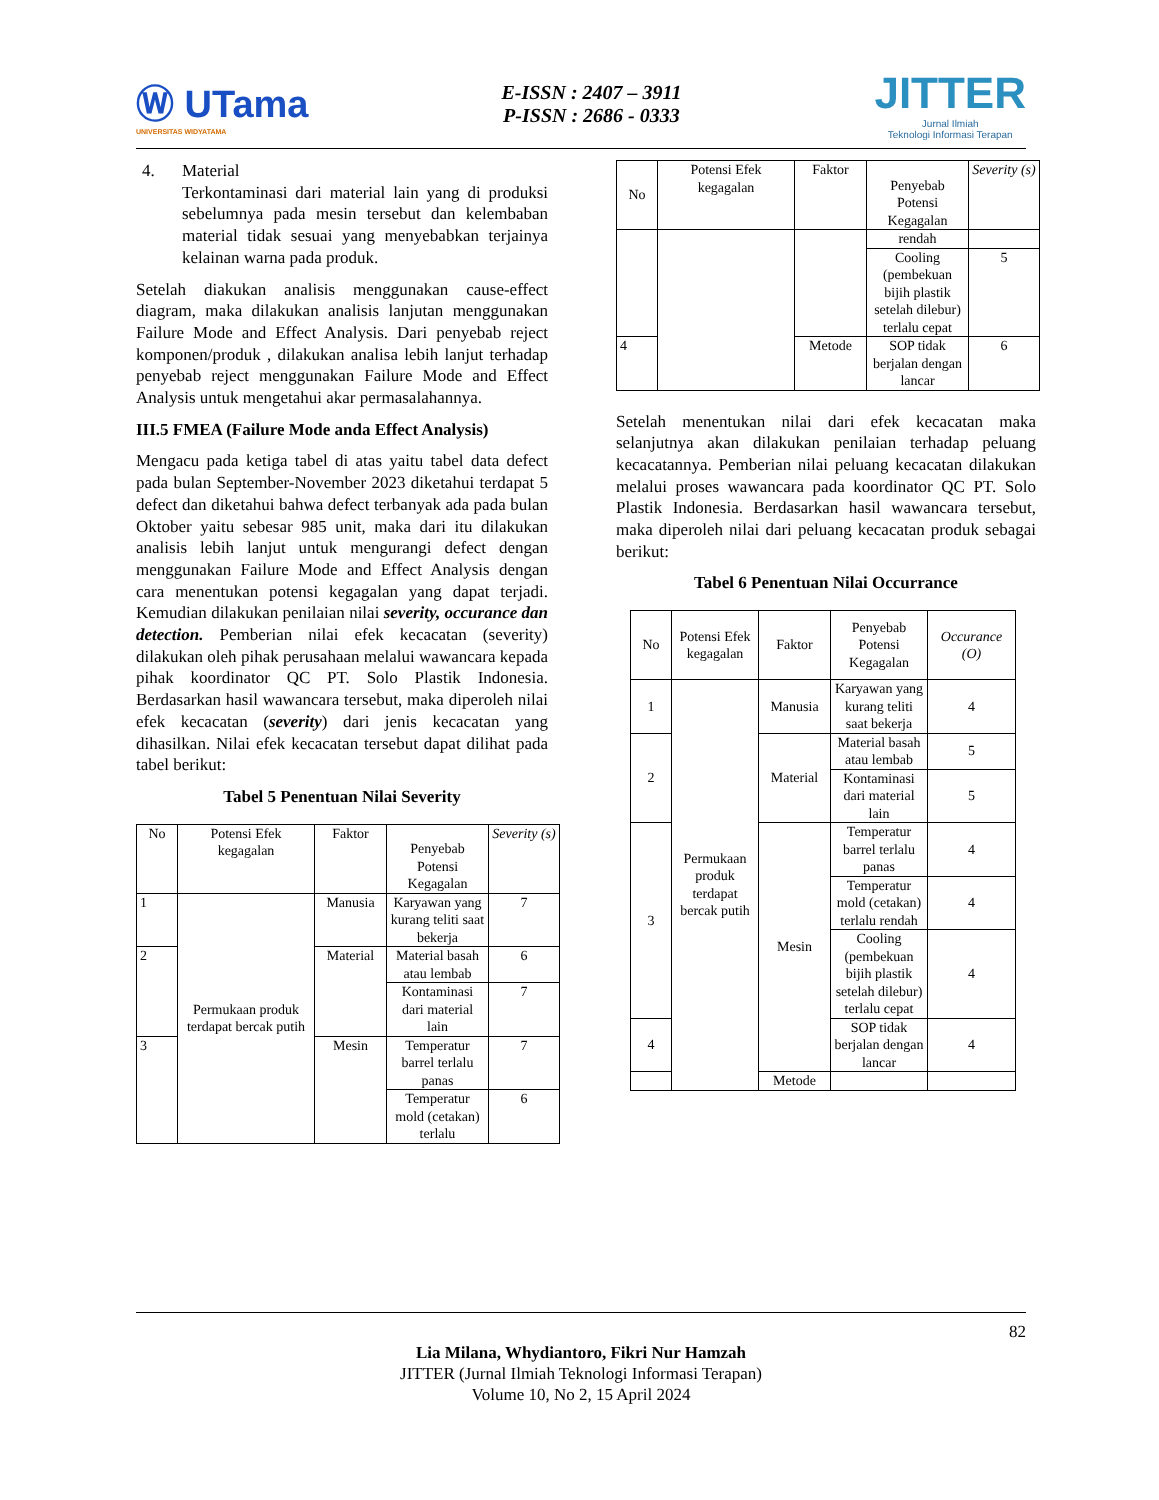Ⓦ UTama
UNIVERSITAS WIDYATAMA
E-ISSN : 2407 – 3911
P-ISSN : 2686 - 0333
JITTER
Jurnal Ilmiah
Teknologi Informasi Terapan
4. Material
Terkontaminasi dari material lain yang di produksi sebelumnya pada mesin tersebut dan kelembaban material tidak sesuai yang menyebabkan terjainya kelainan warna pada produk.
Setelah diakukan analisis menggunakan cause-effect diagram, maka dilakukan analisis lanjutan menggunakan Failure Mode and Effect Analysis. Dari penyebab reject komponen/produk , dilakukan analisa lebih lanjut terhadap penyebab reject menggunakan Failure Mode and Effect Analysis untuk mengetahui akar permasalahannya.
III.5 FMEA (Failure Mode anda Effect Analysis)
Mengacu pada ketiga tabel di atas yaitu tabel data defect pada bulan September-November 2023 diketahui terdapat 5 defect dan diketahui bahwa defect terbanyak ada pada bulan Oktober yaitu sebesar 985 unit, maka dari itu dilakukan analisis lebih lanjut untuk mengurangi defect dengan menggunakan Failure Mode and Effect Analysis dengan cara menentukan potensi kegagalan yang dapat terjadi. Kemudian dilakukan penilaian nilai severity, occurance dan detection. Pemberian nilai efek kecacatan (severity) dilakukan oleh pihak perusahaan melalui wawancara kepada pihak koordinator QC PT. Solo Plastik Indonesia. Berdasarkan hasil wawancara tersebut, maka diperoleh nilai efek kecacatan (severity) dari jenis kecacatan yang dihasilkan. Nilai efek kecacatan tersebut dapat dilihat pada tabel berikut:
Tabel 5 Penentuan Nilai Severity
| No | Potensi Efek kegagalan | Faktor | Penyebab Potensi Kegagalan | Severity (s) |
| --- | --- | --- | --- | --- |
| 1 | Permukaan produk terdapat bercak putih | Manusia | Karyawan yang kurang teliti saat bekerja | 7 |
| 2 | | Material | Material basah atau lembab | 6 |
| | | | Kontaminasi dari material lain | 7 |
| 3 | | Mesin | Temperatur barrel terlalu panas | 7 |
| | | | Temperatur mold (cetakan) terlalu | 6 |
| No | Potensi Efek kegagalan | Faktor | Penyebab Potensi Kegagalan | Severity (s) |
| --- | --- | --- | --- | --- |
| | | | rendah | |
| | | | Cooling (pembekuan bijih plastik setelah dilebur) terlalu cepat | 5 |
| 4 | | Metode | SOP tidak berjalan dengan lancar | 6 |
Setelah menentukan nilai dari efek kecacatan maka selanjutnya akan dilakukan penilaian terhadap peluang kecacatannya. Pemberian nilai peluang kecacatan dilakukan melalui proses wawancara pada koordinator QC PT. Solo Plastik Indonesia. Berdasarkan hasil wawancara tersebut, maka diperoleh nilai dari peluang kecacatan produk sebagai berikut:
Tabel 6 Penentuan Nilai Occurrance
| No | Potensi Efek kegagalan | Faktor | Penyebab Potensi Kegagalan | Occurance (O) |
| --- | --- | --- | --- | --- |
| 1 | Permukaan produk terdapat bercak putih | Manusia | Karyawan yang kurang teliti saat bekerja | 4 |
| 2 | | Material | Material basah atau lembab | 5 |
| | | | Kontaminasi dari material lain | 5 |
| 3 | | Mesin | Temperatur barrel terlalu panas | 4 |
| | | | Temperatur mold (cetakan) terlalu rendah | 4 |
| | | | Cooling (pembekuan bijih plastik setelah dilebur) terlalu cepat | 4 |
| 4 | | | SOP tidak berjalan dengan lancar | 4 |
| | | Metode | | |
82
Lia Milana, Whydiantoro, Fikri Nur Hamzah
JITTER (Jurnal Ilmiah Teknologi Informasi Terapan)
Volume 10, No 2, 15 April 2024